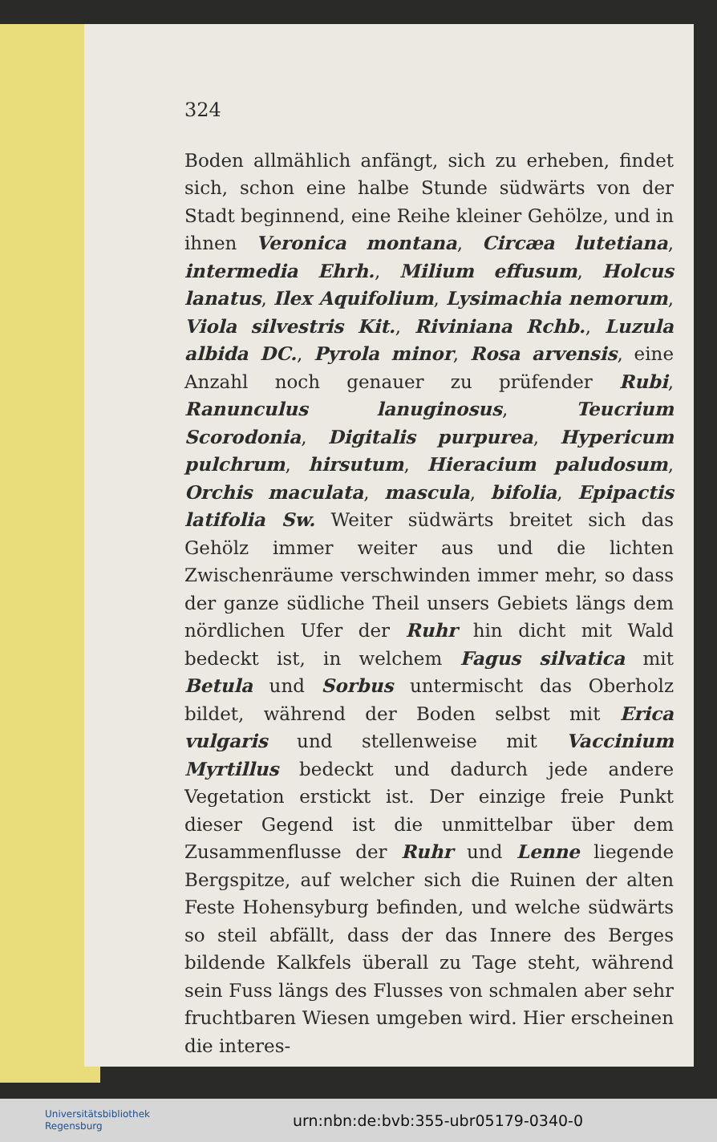324
Boden allmählich anfängt, sich zu erheben, findet sich, schon eine halbe Stunde südwärts von der Stadt beginnend, eine Reihe kleiner Gehölze, und in ihnen Veronica montana, Circæa lutetiana, intermedia Ehrh., Milium effusum, Holcus lanatus, Ilex Aquifolium, Lysimachia nemorum, Viola silvestris Kit., Riviniana Rchb., Luzula albida DC., Pyrola minor, Rosa arvensis, eine Anzahl noch genauer zu prüfender Rubi, Ranunculus lanuginosus, Teucrium Scorodonia, Digitalis purpurea, Hypericum pulchrum, hirsutum, Hieracium paludosum, Orchis maculata, mascula, bifolia, Epipactis latifolia Sw. Weiter südwärts breitet sich das Gehölz immer weiter aus und die lichten Zwischenräume verschwinden immer mehr, so dass der ganze südliche Theil unsers Gebiets längs dem nördlichen Ufer der Ruhr hin dicht mit Wald bedeckt ist, in welchem Fagus silvatica mit Betula und Sorbus untermischt das Oberholz bildet, während der Boden selbst mit Erica vulgaris und stellenweise mit Vaccinium Myrtillus bedeckt und dadurch jede andere Vegetation erstickt ist. Der einzige freie Punkt dieser Gegend ist die unmittelbar über dem Zusammenflusse der Ruhr und Lenne liegende Bergspitze, auf welcher sich die Ruinen der alten Feste Hohensyburg befinden, und welche südwärts so steil abfällt, dass der das Innere des Berges bildende Kalkfels überall zu Tage steht, während sein Fuss längs des Flusses von schmalen aber sehr fruchtbaren Wiesen umgeben wird. Hier erscheinen die interes-
Universitätsbibliothek
Regensburg
urn:nbn:de:bvb:355-ubr05179-0340-0